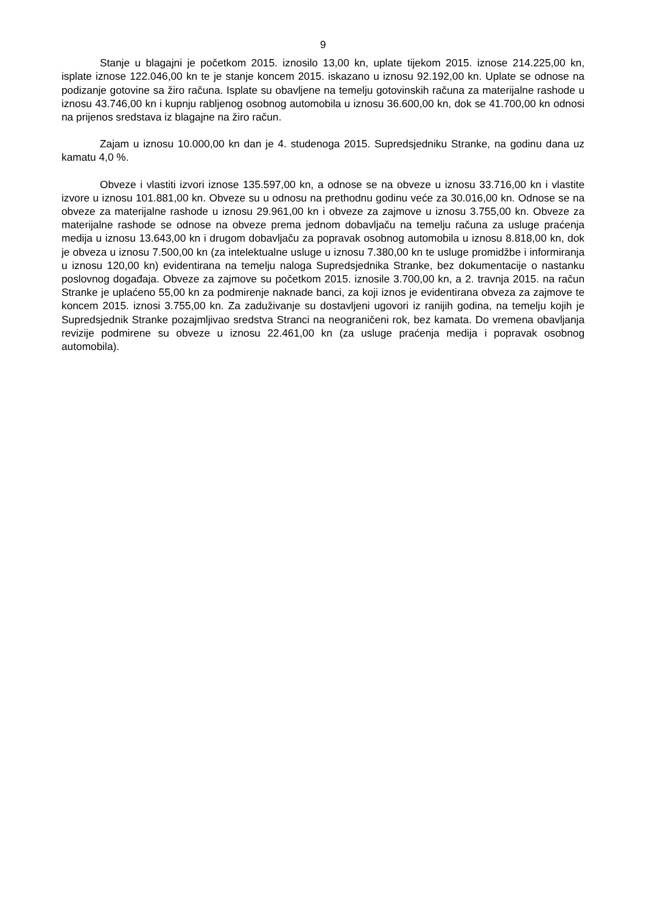9
Stanje u blagajni je početkom 2015. iznosilo 13,00 kn, uplate tijekom 2015. iznose 214.225,00 kn, isplate iznose 122.046,00 kn te je stanje koncem 2015. iskazano u iznosu 92.192,00 kn. Uplate se odnose na podizanje gotovine sa žiro računa. Isplate su obavljene na temelju gotovinskih računa za materijalne rashode u iznosu 43.746,00 kn i kupnju rabljenog osobnog automobila u iznosu 36.600,00 kn, dok se 41.700,00 kn odnosi na prijenos sredstava iz blagajne na žiro račun.
Zajam u iznosu 10.000,00 kn dan je 4. studenoga 2015. Supredsjedniku Stranke, na godinu dana uz kamatu 4,0 %.
Obveze i vlastiti izvori iznose 135.597,00 kn, a odnose se na obveze u iznosu 33.716,00 kn i vlastite izvore u iznosu 101.881,00 kn. Obveze su u odnosu na prethodnu godinu veće za 30.016,00 kn. Odnose se na obveze za materijalne rashode u iznosu 29.961,00 kn i obveze za zajmove u iznosu 3.755,00 kn. Obveze za materijalne rashode se odnose na obveze prema jednom dobavljaču na temelju računa za usluge praćenja medija u iznosu 13.643,00 kn i drugom dobavljaču za popravak osobnog automobila u iznosu 8.818,00 kn, dok je obveza u iznosu 7.500,00 kn (za intelektualne usluge u iznosu 7.380,00 kn te usluge promidžbe i informiranja u iznosu 120,00 kn) evidentirana na temelju naloga Supredsjednika Stranke, bez dokumentacije o nastanku poslovnog događaja. Obveze za zajmove su početkom 2015. iznosile 3.700,00 kn, a 2. travnja 2015. na račun Stranke je uplaćeno 55,00 kn za podmirenje naknade banci, za koji iznos je evidentirana obveza za zajmove te koncem 2015. iznosi 3.755,00 kn. Za zaduživanje su dostavljeni ugovori iz ranijih godina, na temelju kojih je Supredsjednik Stranke pozajmljivao sredstva Stranci na neograničeni rok, bez kamata. Do vremena obavljanja revizije podmirene su obveze u iznosu 22.461,00 kn (za usluge praćenja medija i popravak osobnog automobila).